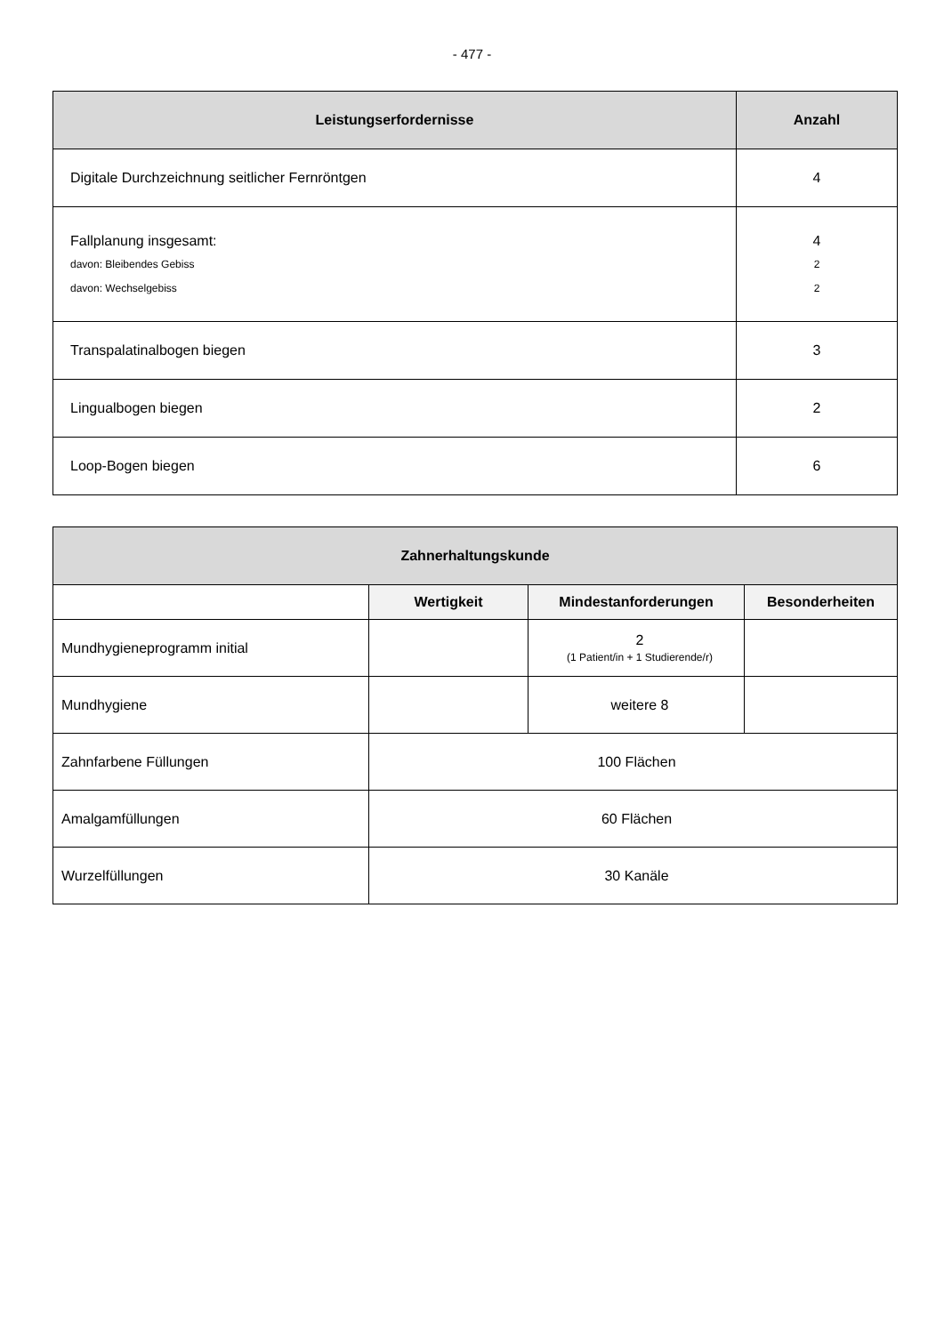- 477 -
| Leistungserfordernisse | Anzahl |
| --- | --- |
| Digitale Durchzeichnung seitlicher Fernröntgen | 4 |
| Fallplanung insgesamt: davon: Bleibendes Gebiss davon: Wechselgebiss | 4 2 2 |
| Transpalatinalbogen biegen | 3 |
| Lingualbogen biegen | 2 |
| Loop-Bogen biegen | 6 |
| Zahnerhaltungskunde | | | |
| --- | --- | --- | --- |
| | Wertigkeit | Mindestanforderungen | Besonderheiten |
| Mundhygieneprogramm initial | | 2 (1 Patient/in + 1 Studierende/r) | |
| Mundhygiene | | weitere 8 | |
| Zahnfarbene Füllungen | 100 Flächen | | |
| Amalgamfüllungen | 60 Flächen | | |
| Wurzelfüllungen | 30 Kanäle | | |